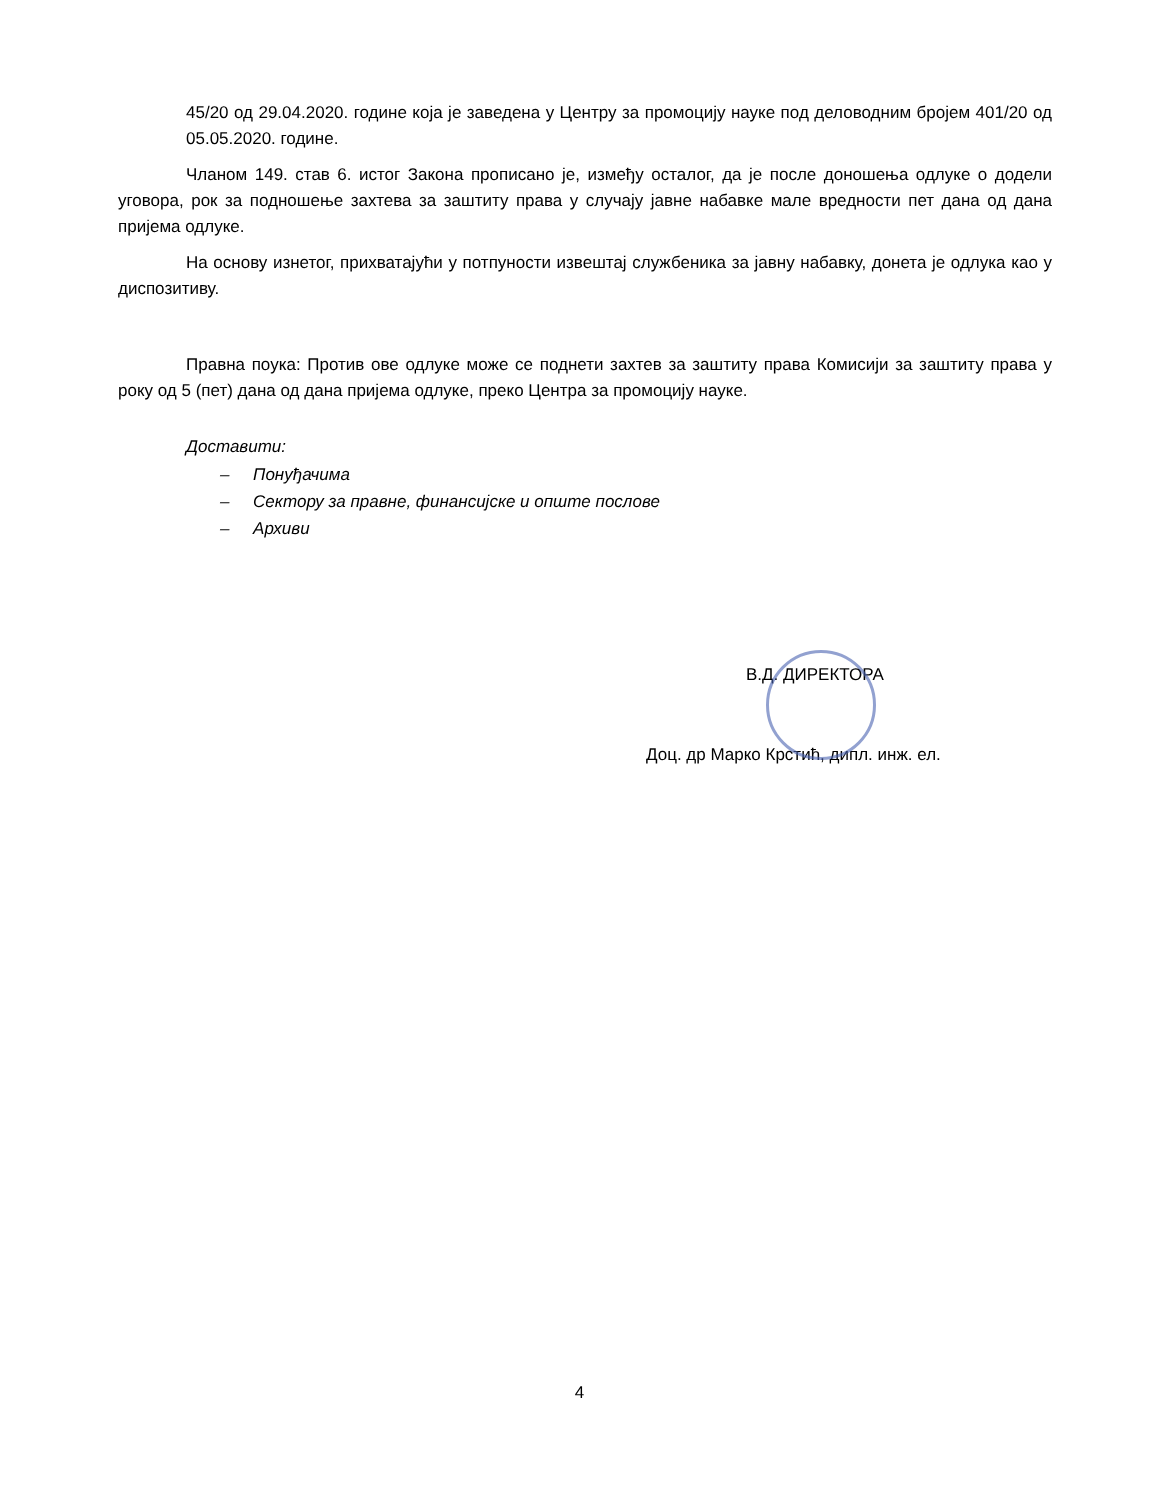45/20 од 29.04.2020. године која је заведена у Центру за промоцију науке под деловодним бројем 401/20 од 05.05.2020. године.
Чланом 149. став 6. истог Закона прописано је, између осталог, да је после доношења одлуке о додели уговора, рок за подношење захтева за заштиту права у случају јавне набавке мале вредности пет дана од дана пријема одлуке.
На основу изнетог, прихватајући у потпуности извештај службеника за јавну набавку, донета је одлука као у диспозитиву.
Правна поука: Против ове одлуке може се поднети захтев за заштиту права Комисији за заштиту права у року од 5 (пет) дана од дана пријема одлуке, преко Центра за промоцију науке.
Доставити:
– Понуђачима
– Сектору за правне, финансијске и опште послове
– Архиви
В.Д. ДИРЕКТОРА
Доц. др Марко Крстић, дипл. инж. ел.
4